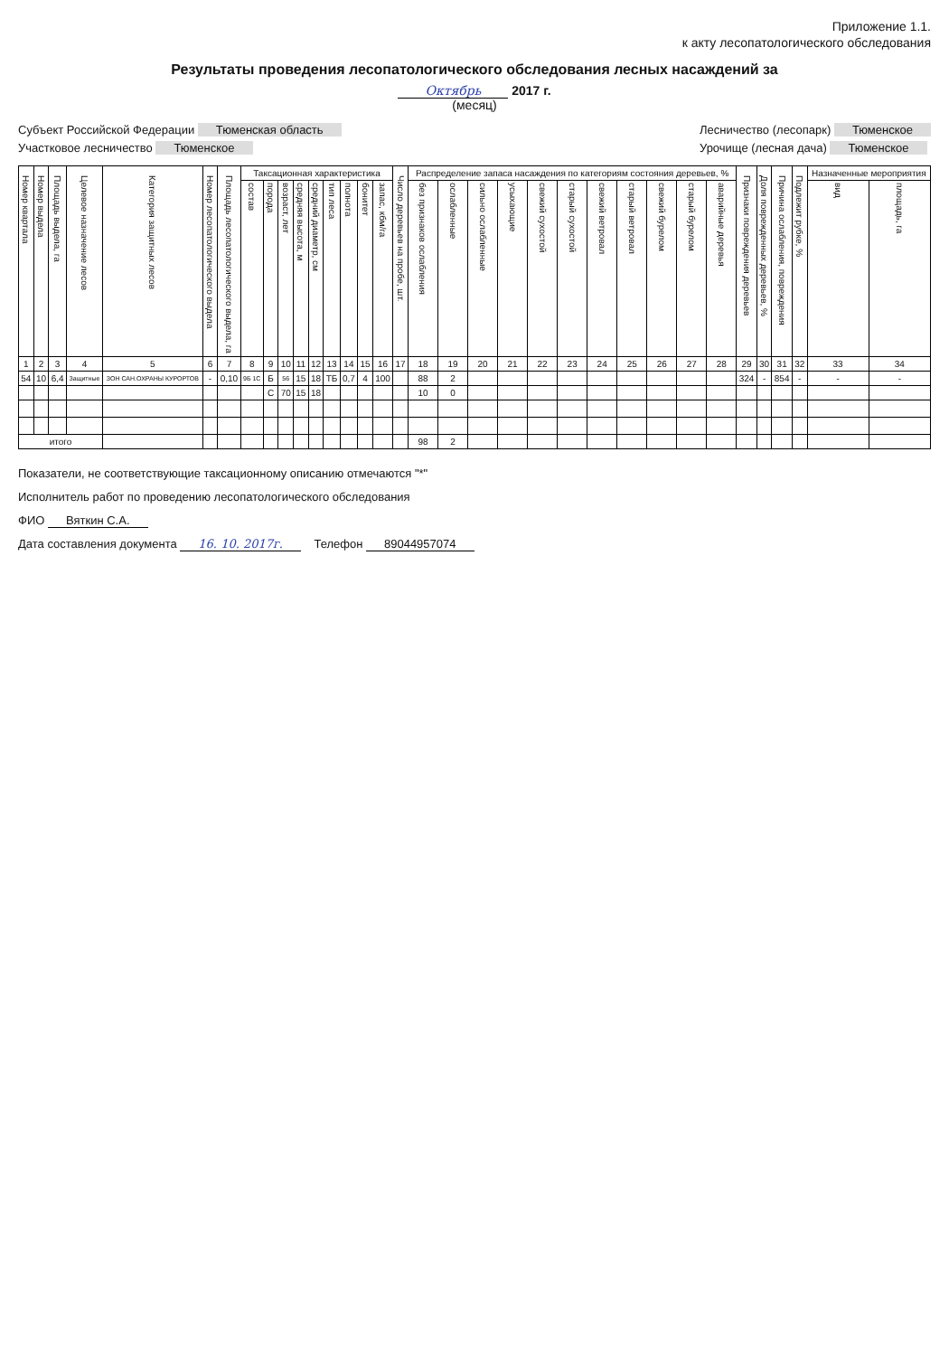Приложение 1.1.
к акту лесопатологического обследования
Результаты проведения лесопатологического обследования лесных насаждений за
Октябрь 2017 г.
(месяц)
Субъект Российской Федерации Тюменская область
Участковое лесничество Тюменское
Лесничество (лесопарк) Тюменское
Урочище (лесная дача) Тюменское
| Номер квартала | Номер выдела | Площадь выдела, га | Целевое назначение лесов | Категория защитных лесов | Номер лесопатологического выдела | Площадь лесопатологического выдела, га | Таксационная характеристика | | | | | | | | | Число деревьев на пробе, шт. | Распределение запаса насаждения по категориям состояния деревьев, % | | | | | | | | | | | Признаки повреждения деревьев | Доля поврежденных деревьев, % | Причина ослабления, повреждения | Подлежит рубке, % | Назначенные мероприятия | |
| --- | --- | --- | --- | --- | --- | --- | --- | --- | --- | --- | --- | --- | --- | --- | --- | --- | --- | --- | --- | --- | --- | --- | --- | --- | --- | --- | --- | --- | --- | --- | --- | --- | --- |
| | | | | | | | состав | порода | возраст, лет | средняя высота, м | средний диаметр, см | тип леса | полнота | бонитет | запас, кбм/га | | без признаков ослабления | ослабленные | сильно ослабленные | усыхающие | свежий сухостой | старый сухостой | свежий ветровал | старый ветровал | свежий бурелом | старый бурелом | аварийные деревья | | | | | вид | площадь, га |
| 1 | 2 | 3 | 4 | 5 | 6 | 7 | 8 | 9 | 10 | 11 | 12 | 13 | 14 | 15 | 16 | 17 | 18 | 19 | 20 | 21 | 22 | 23 | 24 | 25 | 26 | 27 | 28 | 29 | 30 | 31 | 32 | 33 | 34 |
| 54 | 10 | 6,4 | Защитные | ЗОН САН.ОХРАНЫ КУРОРТОВ | - | 0,10 | 9Б 1С | Б | 56 | 15 | 18 | ТБ | 0,7 | 4 | 100 | | 88 | 2 | | | | | | | | | | 324 | - | 854 | - | - | - |
| | | | | | | | | С | 70 | 15 | 18 | | | | | | 10 | 0 | | | | | | | | | | | | | | | |
| итого | | | | | | | | | | | | | | | | | 98 | 2 | | | | | | | | | | | | | | | |
Показатели, не соответствующие таксационному описанию отмечаются "*"
Исполнитель работ по проведению лесопатологического обследования
ФИО Вяткин С.А.
Дата составления документа 16. 10. 2017г. Телефон 89044957074